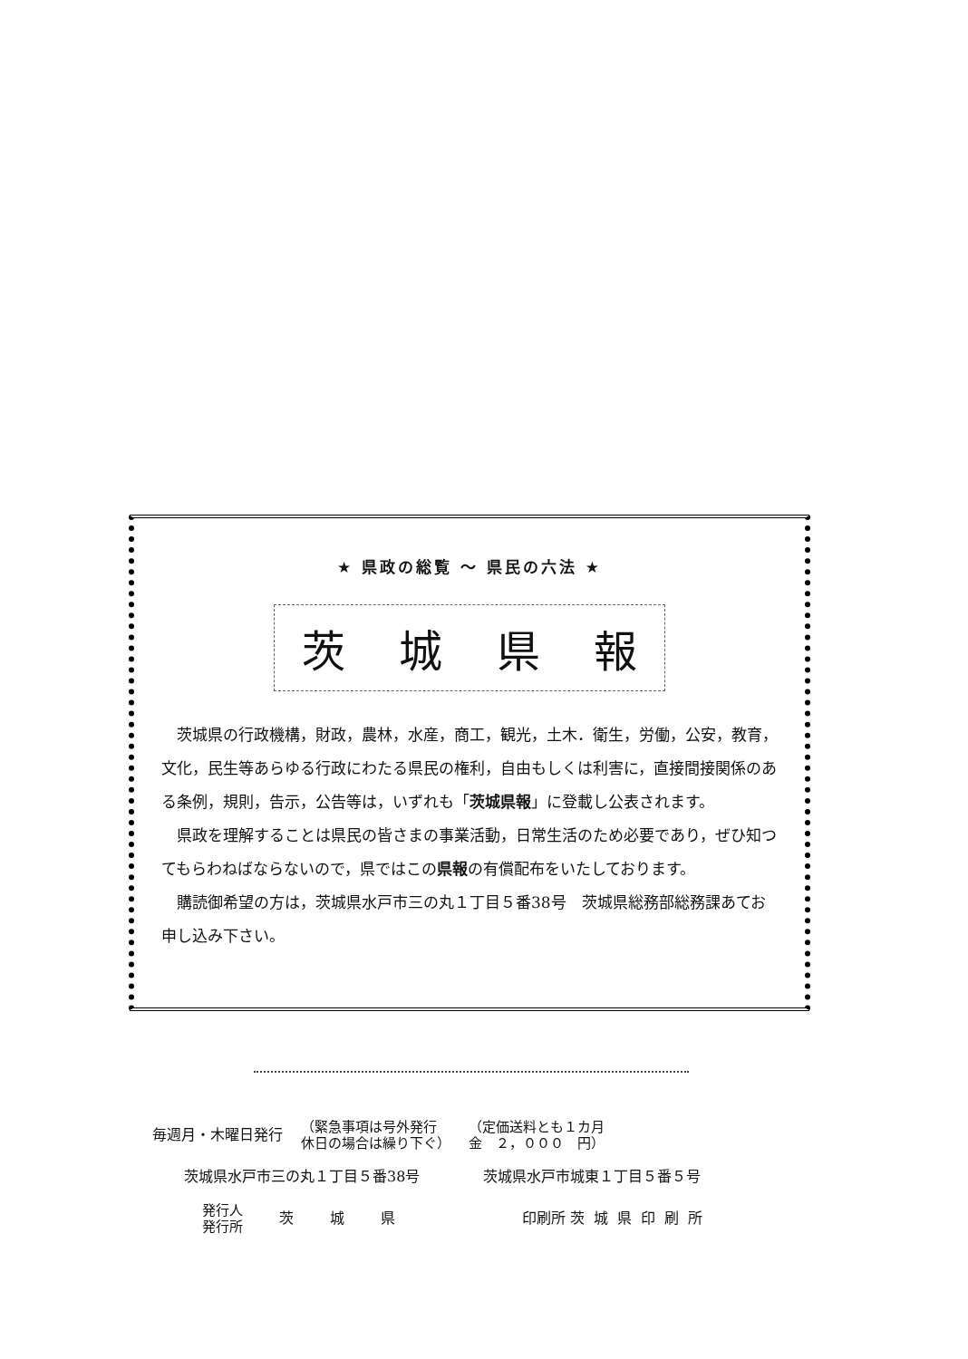★ 県政の総覧 ～ 県民の六法 ★
茨 城 県 報
茨城県の行政機構，財政，農林，水産，商工，観光，土木．衛生，労働，公安，教育，文化，民生等あらゆる行政にわたる県民の権利，自由もしくは利害に，直接間接関係のある条例，規則，告示，公告等は，いずれも「茨城県報」に登載し公表されます。
県政を理解することは県民の皆さまの事業活動，日常生活のため必要であり，ぜひ知つてもらわねばならないので，県ではこの県報の有償配布をいたしております。
購読御希望の方は，茨城県水戸市三の丸１丁目５番38号　茨城県総務部総務課あてお申し込み下さい。
毎週月・木曜日発行 （緊急事項は号外発行
休日の場合は繰り下ぐ） （定価送料とも１カ月
金　２，０００　円）
茨城県水戸市三の丸１丁目５番38号 茨城県水戸市城東１丁目５番５号
発行人
発行所 茨城県 印刷所 茨城県印刷所